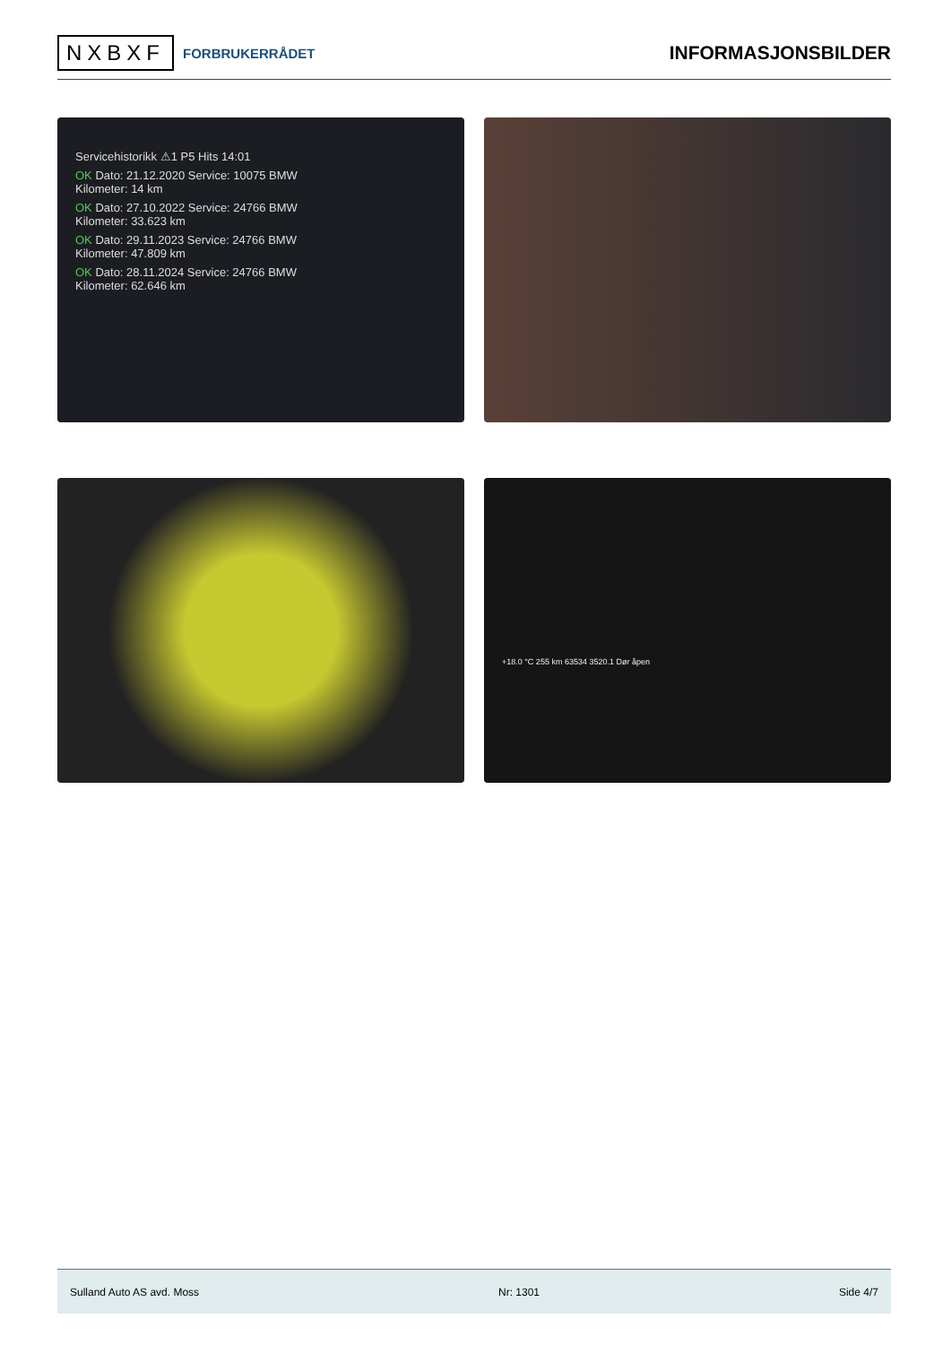NXBXF FORBRUKERRÅDET
INFORMASJONSBILDER
Servicehistorikk ⚠1 P5 Hits 14:01
OK Dato: 21.12.2020 Service: 10075 BMW
Kilometer: 14 km
OK Dato: 27.10.2022 Service: 24766 BMW
Kilometer: 33.623 km
OK Dato: 29.11.2023 Service: 24766 BMW
Kilometer: 47.809 km
OK Dato: 28.11.2024 Service: 24766 BMW
Kilometer: 62.646 km
+18.0 °C 255 km 63534 3520.1 Dør åpen
Sulland Auto AS avd. Moss Nr: 1301 Side 4/7